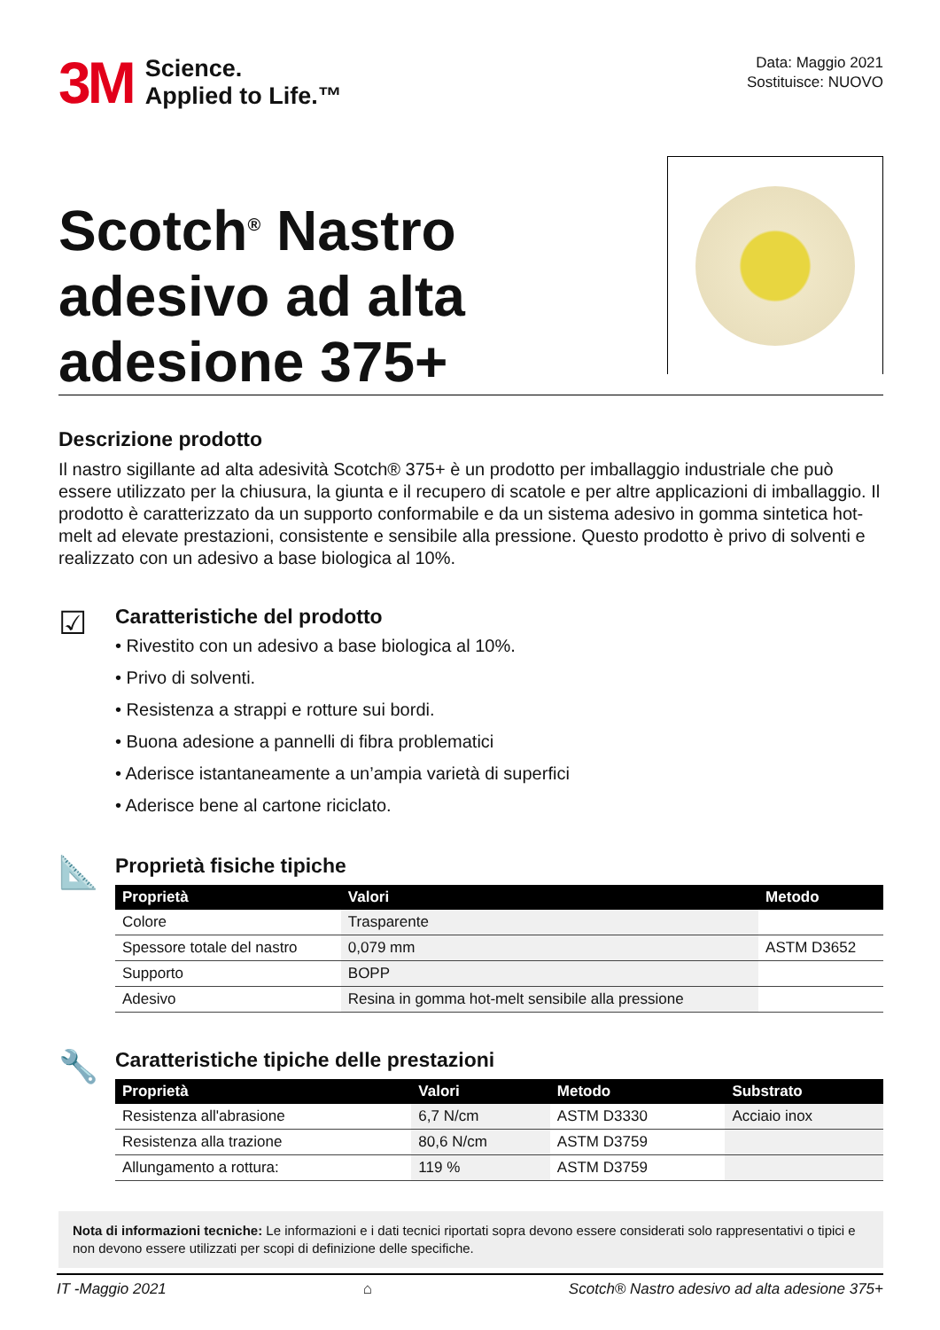3M
Science.
Applied to Life.™
Data: Maggio 2021
Sostituisce: NUOVO
Scotch<sup>®</sup> Nastro
adesivo ad alta
adesione 375+
Descrizione prodotto
Il nastro sigillante ad alta adesività Scotch® 375+ è un prodotto per imballaggio industriale che può essere utilizzato per la chiusura, la giunta e il recupero di scatole e per altre applicazioni di imballaggio. Il prodotto è caratterizzato da un supporto conformabile e da un sistema adesivo in gomma sintetica hot-melt ad elevate prestazioni, consistente e sensibile alla pressione. Questo prodotto è privo di solventi e realizzato con un adesivo a base biologica al 10%.
☑
Caratteristiche del prodotto
• Rivestito con un adesivo a base biologica al 10%.
• Privo di solventi.
• Resistenza a strappi e rotture sui bordi.
• Buona adesione a pannelli di fibra problematici
• Aderisce istantaneamente a un’ampia varietà di superfici
• Aderisce bene al cartone riciclato.
📐
Proprietà fisiche tipiche
| Proprietà | Valori | Metodo |
| --- | --- | --- |
| Colore | Trasparente | |
| Spessore totale del nastro | 0,079 mm | ASTM D3652 |
| Supporto | BOPP | |
| Adesivo | Resina in gomma hot-melt sensibile alla pressione | |
🔧
Caratteristiche tipiche delle prestazioni
| Proprietà | Valori | Metodo | Substrato |
| --- | --- | --- | --- |
| Resistenza all'abrasione | 6,7 N/cm | ASTM D3330 | Acciaio inox |
| Resistenza alla trazione | 80,6 N/cm | ASTM D3759 | |
| Allungamento a rottura: | 119 % | ASTM D3759 | |
Nota di informazioni tecniche: Le informazioni e i dati tecnici riportati sopra devono essere considerati solo rappresentativi o tipici e non devono essere utilizzati per scopi di definizione delle specifiche.
IT -Maggio 2021 ⌂ Scotch® Nastro adesivo ad alta adesione 375+